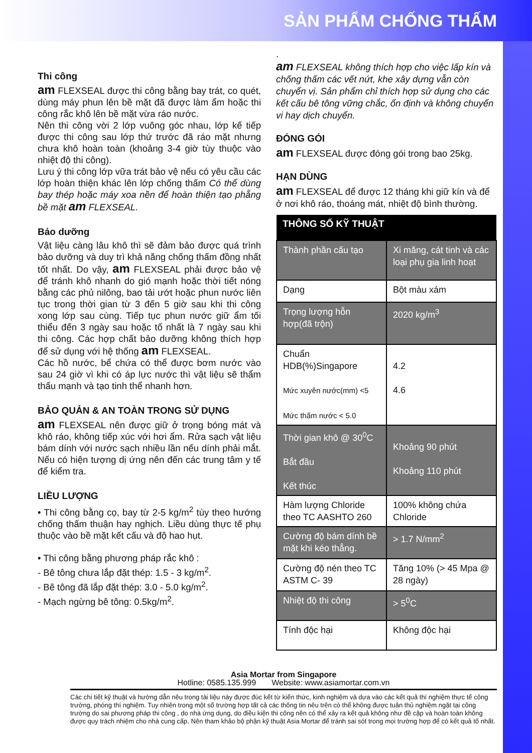SẢN PHẨM CHỐNG THẤM
Thi công
am FLEXSEAL được thi công bằng bay trát, co quét, dùng máy phun lên bề mặt đã được làm ẩm hoặc thi công rắc khô lên bề mặt vừa ráo nước.
Nên thi công vời 2 lớp vuông góc nhau, lớp kế tiếp được thi công sau lớp thứ trước đã ráo mặt nhưng chưa khô hoàn toàn (khoảng 3-4 giờ tùy thuộc vào nhiệt độ thi công).
Lưu ý thi công lớp vữa trát bảo vệ nếu có yêu cầu các lớp hoàn thiện khác lên lớp chống thấm Có thể dùng bay thép hoặc máy xoa nền để hoàn thiện tạo phẵng bề mặt am FLEXSEAL.
Bảo dưỡng
Vật liệu càng lâu khô thì sẽ đảm bảo được quá trình bảo dưỡng và duy trì khả năng chống thấm đồng nhất tốt nhất. Do vậy, am FLEXSEAL phải được bảo vệ để tránh khô nhanh do gió mạnh hoặc thời tiết nóng bằng các phủ nilông, bao tải ướt hoặc phun nước liên tục trong thời gian từ 3 đến 5 giờ sau khi thi công xong lớp sau cùng. Tiếp tục phun nước giữ ẩm tối thiểu đến 3 ngày sau hoặc tố nhất là 7 ngày sau khi thi công. Các hợp chất bảo dưỡng không thích hợp để sử dụng với hệ thống am FLEXSEAL.
Các hồ nước, bể chứa có thể được bơm nước vào sau 24 giờ vì khi có áp lực nước thì vật liệu sẽ thẩm thấu mạnh và tạo tinh thể nhanh hơn.
BẢO QUẢN & AN TOÀN TRONG SỬ DỤNG
am FLEXSEAL nên được giữ ở trong bóng mát và khô ráo, không tiếp xúc với hơi ẩm. Rửa sạch vật liệu bám dính với nước sạch nhiều lần nếu dính phải mắt. Nếu có hiện tượng dị ứng nên đến các trung tâm y tế để kiểm tra.
LIỀU LƯỢNG
• Thi công bằng cọ, bay từ 2-5 kg/m<sup>2</sup> tùy theo hướng chống thấm thuận hay nghịch. Liều dùng thực tế phụ thuộc vào bề mặt kết cấu và độ hao hụt.
• Thi công bằng phương pháp rắc khô :
- Bê tông chưa lắp đặt thép: 1.5 - 3 kg/m<sup>2</sup>.
- Bê tông đã lắp đặt thép: 3.0 - 5.0 kg/m<sup>2</sup>.
- Mạch ngừng bê tông: 0.5kg/m<sup>2</sup>.
.
am FLEXSEAL không thích hợp cho việc lấp kín và chống thấm các vết nứt, khe xây dựng vẫn còn chuyển vị. Sản phẩm chỉ thích hợp sử dụng cho các kết cấu bê tông vững chắc, ổn định và không chuyển vi hay dịch chuyển.
ĐÓNG GÓI
am FLEXSEAL được đóng gói trong bao 25kg.
HẠN DÙNG
am FLEXSEAL để được 12 tháng khi giữ kín và để ở nơi khô ráo, thoáng mát, nhiệt độ bình thường.
| THÔNG SỐ KỸ THUẬT | |
| --- | --- |
| Thành phần cấu tạo | Xi măng, cát tinh và các loại phụ gia linh hoạt |
| Dạng | Bột màu xám |
| Trọng lượng hỗn hợp(đã trộn) | 2020 kg/m<sup>3</sup> |
| Chuẩn HDB(%)Singapore Mức xuyên nước(mm) <5 Mức thấm nước < 5.0 | 4.2 4.6 |
| Thời gian khô @ 30<sup>0</sup>C Bắt đầu Kết thúc | Khoảng 90 phút Khoảng 110 phút |
| Hàm lượng Chloride theo TC AASHTO 260 | 100% không chứa Chloride |
| Cường độ bám dính bề mặt khi kéo thẳng. | > 1.7 N/mm<sup>2</sup> |
| Cường độ nén theo TC ASTM C- 39 | Tăng 10% (> 45 Mpa @ 28 ngày) |
| Nhiệt độ thi công | > 5<sup>0</sup>C |
| Tính độc hại | Không độc hại |
Asia Mortar from Singapore
Hotline: 0585.135.999 Website: www.asiamortar.com.vn
Các chi tiết kỹ thuật và hướng dẫn nêu trong tài liệu này được đúc kết từ kiến thức, kinh nghiệm và dựa vào các kết quả thí nghiệm thực tế công trường, phòng thí nghiệm. Tuy nhiên trong một số trường hợp tất cả các thông tin nêu trên có thể không được tuân thủ nghiệm ngặt tại công trường do sai phương pháp thi công , do nhà ứng dụng, do điều kiện thi công nên có thể xảy ra kết quả không như đề cập và hoàn toàn không được quy trách nhiệm cho nhà cung cấp. Nên tham khảo bộ phận kỹ thuật Asia Mortar để tránh sai sót trong mọi trường hợp để có kết quả tố nhất.